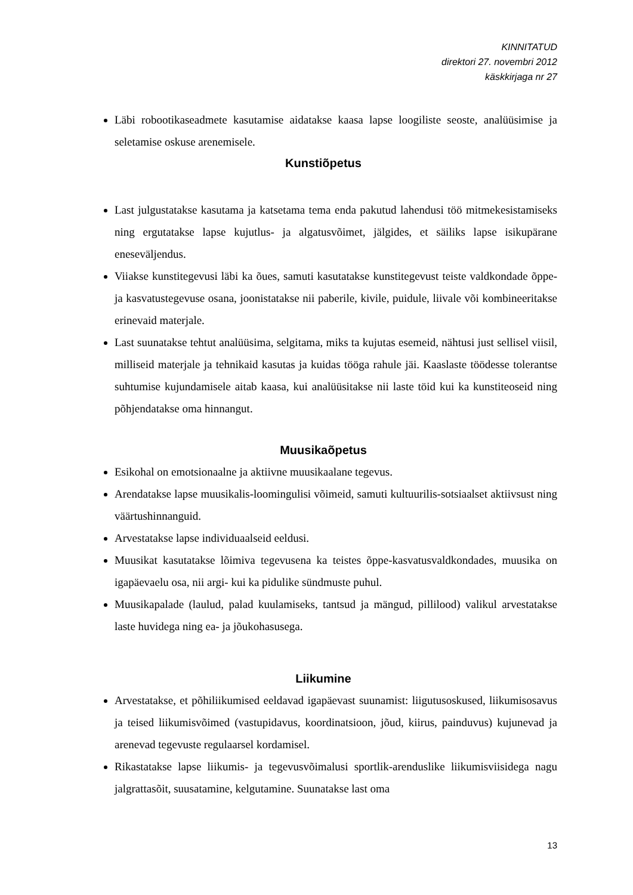KINNITATUD
direktori 27. novembri 2012
käskkirjaga nr 27
Läbi robootikaseadmete kasutamise aidatakse kaasa lapse loogiliste seoste, analüüsimise ja seletamise oskuse arenemisele.
Kunstiõpetus
Last julgustatakse kasutama ja katsetama tema enda pakutud lahendusi töö mitmekesistamiseks ning ergutatakse lapse kujutlus- ja algatusvõimet, jälgides, et säiliks lapse isikupärane eneseväljendus.
Viiakse kunstitegevusi läbi ka õues, samuti kasutatakse kunstitegevust teiste valdkondade õppe- ja kasvatustegevuse osana, joonistatakse nii paberile, kivile, puidule, liivale või kombineeritakse erinevaid materjale.
Last suunatakse tehtut analüüsima, selgitama, miks ta kujutas esemeid, nähtusi just sellisel viisil, milliseid materjale ja tehnikaid kasutas ja kuidas tööga rahule jäi. Kaaslaste töödesse tolerantse suhtumise kujundamisele aitab kaasa, kui analüüsitakse nii laste töid kui ka kunstiteoseid ning põhjendatakse oma hinnangut.
Muusikaõpetus
Esikohal on emotsionaalne ja aktiivne muusikaalane tegevus.
Arendatakse lapse muusikalis-loomingulisi võimeid, samuti kultuurilis-sotsiaalset aktiivsust ning väärtushinnanguid.
Arvestatakse lapse individuaalseid eeldusi.
Muusikat kasutatakse lõimiva tegevusena ka teistes õppe-kasvatusvaldkondades, muusika on igapäevaelu osa, nii argi- kui ka pidulike sündmuste puhul.
Muusikapalade (laulud, palad kuulamiseks, tantsud ja mängud, pillilood) valikul arvestatakse laste huvidega ning ea- ja jõukohasusega.
Liikumine
Arvestatakse, et põhiliikumised eeldavad igapäevast suunamist: liigutusoskused, liikumisosavus ja teised liikumisvõimed (vastupidavus, koordinatsioon, jõud, kiirus, painduvus) kujunevad ja arenevad tegevuste regulaarsel kordamisel.
Rikastatakse lapse liikumis- ja tegevusvõimalusi sportlik-arenduslike liikumisviisidega nagu jalgrattasõit, suusatamine, kelgutamine. Suunatakse last oma
13